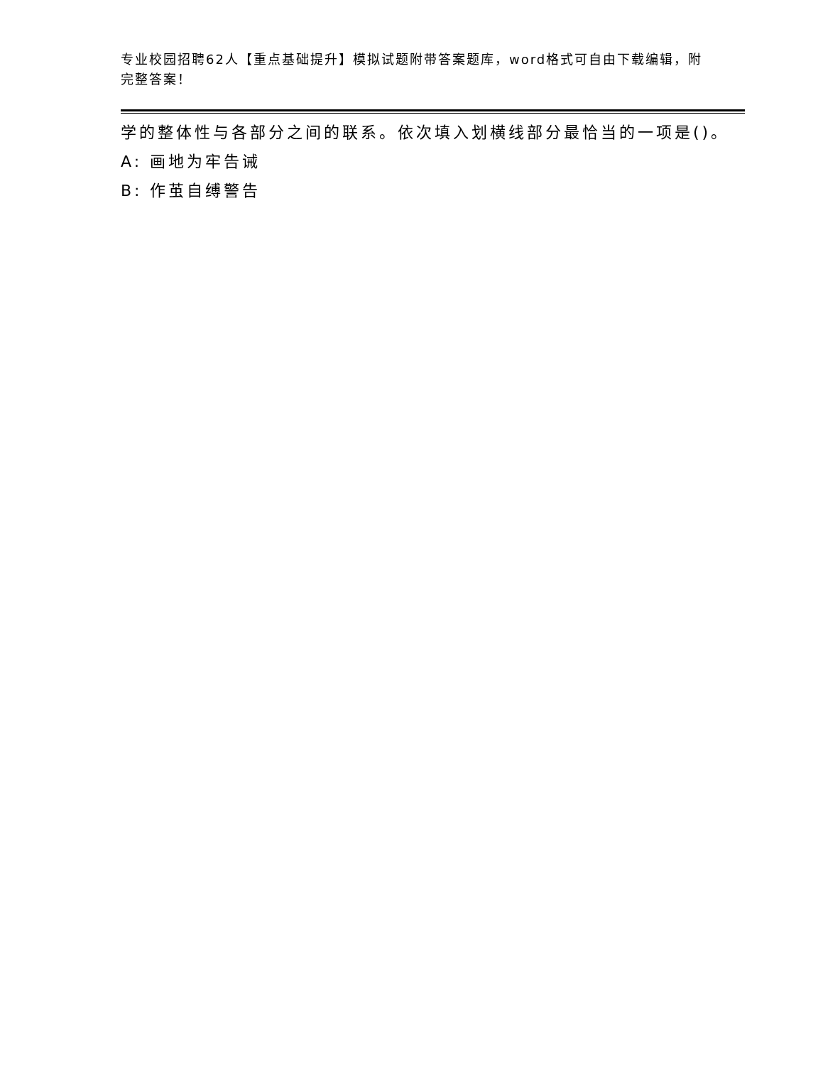专业校园招聘62人【重点基础提升】模拟试题附带答案题库，word格式可自由下载编辑，附完整答案！
学的整体性与各部分之间的联系。依次填入划横线部分最恰当的一项是()。
A: 画地为牢告诫
B: 作茧自缚警告